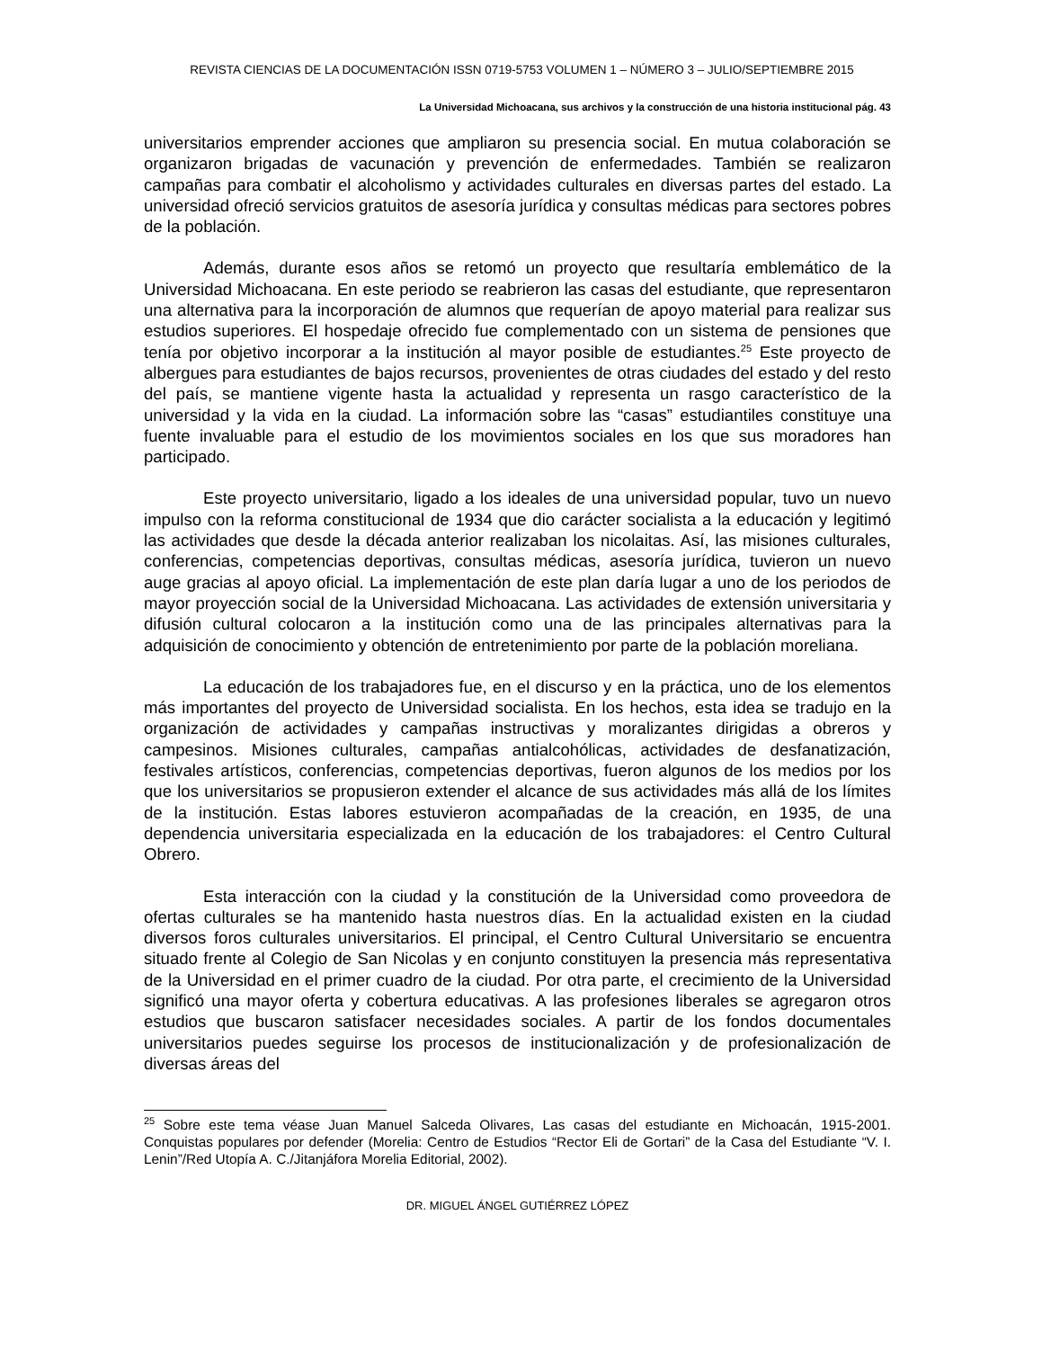REVISTA CIENCIAS DE LA DOCUMENTACIÓN ISSN 0719-5753 VOLUMEN 1 – NÚMERO 3 – JULIO/SEPTIEMBRE 2015
La Universidad Michoacana, sus archivos y la construcción de una historia institucional pág. 43
universitarios emprender acciones que ampliaron su presencia social. En mutua colaboración se organizaron brigadas de vacunación y prevención de enfermedades. También se realizaron campañas para combatir el alcoholismo y actividades culturales en diversas partes del estado. La universidad ofreció servicios gratuitos de asesoría jurídica y consultas médicas para sectores pobres de la población.
Además, durante esos años se retomó un proyecto que resultaría emblemático de la Universidad Michoacana. En este periodo se reabrieron las casas del estudiante, que representaron una alternativa para la incorporación de alumnos que requerían de apoyo material para realizar sus estudios superiores. El hospedaje ofrecido fue complementado con un sistema de pensiones que tenía por objetivo incorporar a la institución al mayor posible de estudiantes.<sup>25</sup> Este proyecto de albergues para estudiantes de bajos recursos, provenientes de otras ciudades del estado y del resto del país, se mantiene vigente hasta la actualidad y representa un rasgo característico de la universidad y la vida en la ciudad. La información sobre las “casas” estudiantiles constituye una fuente invaluable para el estudio de los movimientos sociales en los que sus moradores han participado.
Este proyecto universitario, ligado a los ideales de una universidad popular, tuvo un nuevo impulso con la reforma constitucional de 1934 que dio carácter socialista a la educación y legitimó las actividades que desde la década anterior realizaban los nicolaitas. Así, las misiones culturales, conferencias, competencias deportivas, consultas médicas, asesoría jurídica, tuvieron un nuevo auge gracias al apoyo oficial. La implementación de este plan daría lugar a uno de los periodos de mayor proyección social de la Universidad Michoacana. Las actividades de extensión universitaria y difusión cultural colocaron a la institución como una de las principales alternativas para la adquisición de conocimiento y obtención de entretenimiento por parte de la población moreliana.
La educación de los trabajadores fue, en el discurso y en la práctica, uno de los elementos más importantes del proyecto de Universidad socialista. En los hechos, esta idea se tradujo en la organización de actividades y campañas instructivas y moralizantes dirigidas a obreros y campesinos. Misiones culturales, campañas antialcohólicas, actividades de desfanatización, festivales artísticos, conferencias, competencias deportivas, fueron algunos de los medios por los que los universitarios se propusieron extender el alcance de sus actividades más allá de los límites de la institución. Estas labores estuvieron acompañadas de la creación, en 1935, de una dependencia universitaria especializada en la educación de los trabajadores: el Centro Cultural Obrero.
Esta interacción con la ciudad y la constitución de la Universidad como proveedora de ofertas culturales se ha mantenido hasta nuestros días. En la actualidad existen en la ciudad diversos foros culturales universitarios. El principal, el Centro Cultural Universitario se encuentra situado frente al Colegio de San Nicolas y en conjunto constituyen la presencia más representativa de la Universidad en el primer cuadro de la ciudad. Por otra parte, el crecimiento de la Universidad significó una mayor oferta y cobertura educativas. A las profesiones liberales se agregaron otros estudios que buscaron satisfacer necesidades sociales. A partir de los fondos documentales universitarios puedes seguirse los procesos de institucionalización y de profesionalización de diversas áreas del
<sup>25</sup> Sobre este tema véase Juan Manuel Salceda Olivares, Las casas del estudiante en Michoacán, 1915-2001. Conquistas populares por defender (Morelia: Centro de Estudios “Rector Eli de Gortari” de la Casa del Estudiante “V. I. Lenin”/Red Utopía A. C./Jitanjáfora Morelia Editorial, 2002).
DR. MIGUEL ÁNGEL GUTIÉRREZ LÓPEZ